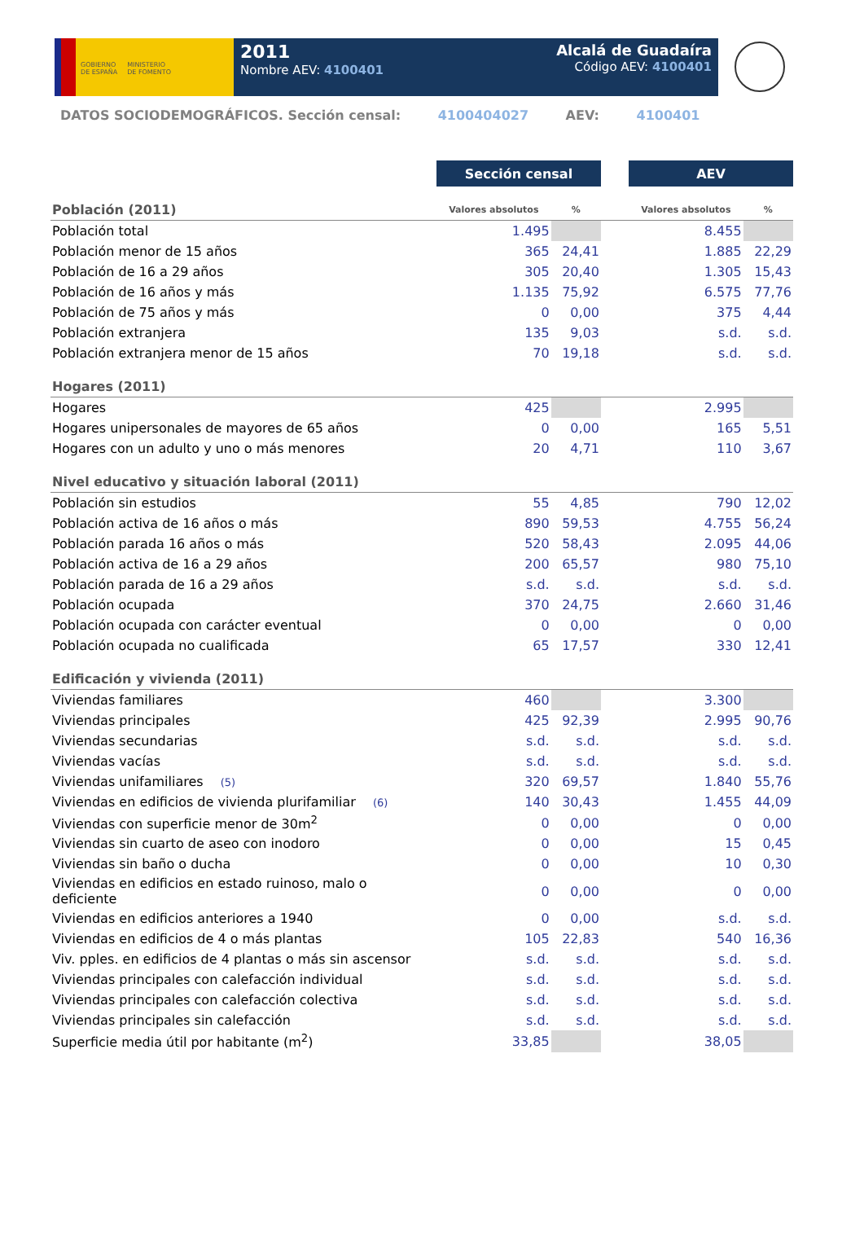GOBIERNO
DE ESPAÑA
MINISTERIO
DE FOMENTO
2011
Nombre AEV: 4100401
Alcalá de Guadaíra
Código AEV: 4100401
DATOS SOCIODEMOGRÁFICOS. Sección censal: 4100404027 AEV: 4100401
| | Sección censal | | | AEV | |
| Población (2011) | Valores absolutos | % | | Valores absolutos | % |
| Población total | 1.495 | | | 8.455 | |
| Población menor de 15 años | 365 | 24,41 | | 1.885 | 22,29 |
| Población de 16 a 29 años | 305 | 20,40 | | 1.305 | 15,43 |
| Población de 16 años y más | 1.135 | 75,92 | | 6.575 | 77,76 |
| Población de 75 años y más | 0 | 0,00 | | 375 | 4,44 |
| Población extranjera | 135 | 9,03 | | s.d. | s.d. |
| Población extranjera menor de 15 años | 70 | 19,18 | | s.d. | s.d. |
| Hogares (2011) | | | | | |
| Hogares | 425 | | | 2.995 | |
| Hogares unipersonales de mayores de 65 años | 0 | 0,00 | | 165 | 5,51 |
| Hogares con un adulto y uno o más menores | 20 | 4,71 | | 110 | 3,67 |
| Nivel educativo y situación laboral (2011) | | | | | |
| Población sin estudios | 55 | 4,85 | | 790 | 12,02 |
| Población activa de 16 años o más | 890 | 59,53 | | 4.755 | 56,24 |
| Población parada 16 años o más | 520 | 58,43 | | 2.095 | 44,06 |
| Población activa de 16 a 29 años | 200 | 65,57 | | 980 | 75,10 |
| Población parada de 16 a 29 años | s.d. | s.d. | | s.d. | s.d. |
| Población ocupada | 370 | 24,75 | | 2.660 | 31,46 |
| Población ocupada con carácter eventual | 0 | 0,00 | | 0 | 0,00 |
| Población ocupada no cualificada | 65 | 17,57 | | 330 | 12,41 |
| Edificación y vivienda (2011) | | | | | |
| Viviendas familiares | 460 | | | 3.300 | |
| Viviendas principales | 425 | 92,39 | | 2.995 | 90,76 |
| Viviendas secundarias | s.d. | s.d. | | s.d. | s.d. |
| Viviendas vacías | s.d. | s.d. | | s.d. | s.d. |
| Viviendas unifamiliares (5) | 320 | 69,57 | | 1.840 | 55,76 |
| Viviendas en edificios de vivienda plurifamiliar (6) | 140 | 30,43 | | 1.455 | 44,09 |
| Viviendas con superficie menor de 30m<sup>2</sup> | 0 | 0,00 | | 0 | 0,00 |
| Viviendas sin cuarto de aseo con inodoro | 0 | 0,00 | | 15 | 0,45 |
| Viviendas sin baño o ducha | 0 | 0,00 | | 10 | 0,30 |
| Viviendas en edificios en estado ruinoso, malo o deficiente | 0 | 0,00 | | 0 | 0,00 |
| Viviendas en edificios anteriores a 1940 | 0 | 0,00 | | s.d. | s.d. |
| Viviendas en edificios de 4 o más plantas | 105 | 22,83 | | 540 | 16,36 |
| Viv. pples. en edificios de 4 plantas o más sin ascensor | s.d. | s.d. | | s.d. | s.d. |
| Viviendas principales con calefacción individual | s.d. | s.d. | | s.d. | s.d. |
| Viviendas principales con calefacción colectiva | s.d. | s.d. | | s.d. | s.d. |
| Viviendas principales sin calefacción | s.d. | s.d. | | s.d. | s.d. |
| Superficie media útil por habitante (m<sup>2</sup>) | 33,85 | | | 38,05 | |